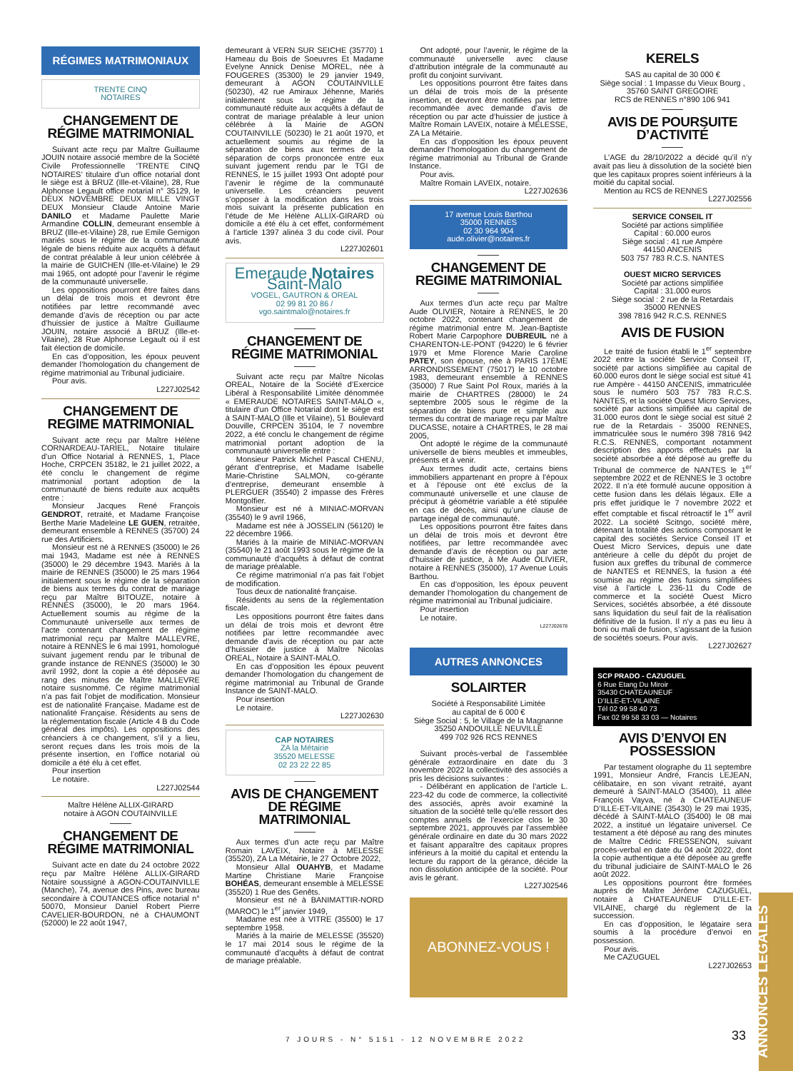RÉGIMES MATRIMONIAUX
TRENTE CINQ
NOTAIRES
CHANGEMENT DE RÉGIME MATRIMONIAL
Suivant acte reçu par Maître Guillaume JOUIN notaire associé membre de la Société Civile Professionnelle ‘TRENTE CINQ NOTAIRES’ titulaire d’un office notarial dont le siège est à BRUZ (Ille-et-Vilaine), 28, Rue Alphonse Legault office notarial n° 35129, le DEUX NOVEMBRE DEUX MILLE VINGT DEUX Monsieur Claude Antoine Marie DANILO et Madame Paulette Marie Armandine COLLIN, demeurant ensemble à BRUZ (Ille-et-Vilaine) 28, rue Emile Gernigon mariés sous le régime de la communauté légale de biens réduite aux acquêts à défaut de contrat préalable à leur union célébrée à la mairie de GUICHEN (Ille-et-Vilaine) le 29 mai 1965, ont adopté pour l’avenir le régime de la communauté universelle.
Les oppositions pourront être faites dans un délai de trois mois et devront être notifiées par lettre recommandé avec demande d’avis de réception ou par acte d’huissier de justice à Maître Guillaume JOUIN, notaire associé à BRUZ (Ille-et-Vilaine), 28 Rue Alphonse Legault où il est fait élection de domicile.
En cas d’opposition, les époux peuvent demander l’homologation du changement de régime matrimonial au Tribunal judiciaire.
Pour avis.
L227J02542
CHANGEMENT DE REGIME MATRIMONIAL
Suivant acte reçu par Maître Hélène CORNARDEAU-TARIEL, Notaire titulaire d’un Office Notarial à RENNES, 1, Place Hoche, CRPCEN 35182, le 21 juillet 2022, a été conclu le changement de régime matrimonial portant adoption de la communauté de biens reduite aux acquêts entre :
Monsieur Jacques René François GENDROT, retraité, et Madame Françoise Berthe Marie Madeleine LE GUEN, retraitée, demeurant ensemble à RENNES (35700) 24 rue des Artificiers.
Monsieur est né à RENNES (35000) le 26 mai 1943, Madame est née à RENNES (35000) le 29 décembre 1943. Mariés à la mairie de RENNES (35000) le 25 mars 1964 initialement sous le régime de la séparation de biens aux termes du contrat de mariage reçu par Maître BITOUZE, notaire à RENNES (35000), le 20 mars 1964. Actuellement soumis au régime de la Communauté universelle aux termes de l’acte contenant changement de régime matrimonial reçu par Maître MALLEVRE, notaire à RENNES le 6 mai 1991, homologué suivant jugement rendu par le tribunal de grande instance de RENNES (35000) le 30 avril 1992, dont la copie a été déposée au rang des minutes de Maître MALLEVRE notaire susnommé. Ce régime matrimonial n’a pas fait l’objet de modification. Monsieur est de nationalité Française. Madame est de nationalité Française. Résidents au sens de la réglementation fiscale (Article 4 B du Code général des impôts). Les oppositions des créanciers à ce changement, s’il y a lieu, seront reçues dans les trois mois de la présente insertion, en l’office notarial où domicile a été élu à cet effet.
Pour insertion
Le notaire.
L227J02544
Maître Hélène ALLIX-GIRARD
notaire à AGON COUTAINVILLE
CHANGEMENT DE RÉGIME MATRIMONIAL
Suivant acte en date du 24 octobre 2022 reçu par Maître Hélène ALLIX-GIRARD Notaire soussigné à AGON-COUTAINVILLE (Manche), 74, avenue des Pins, avec bureau secondaire à COUTANCES office notarial n° 50070, Monsieur Daniel Robert Pierre CAVELIER-BOURDON, né à CHAUMONT (52000) le 22 août 1947,
demeurant à VERN SUR SEICHE (35770) 1 Hameau du Bois de Soeuvres Et Madame Evelyne Annick Denise MOREL, née à FOUGERES (35300) le 29 janvier 1949, demeurant à AGON COUTAINVILLE (50230), 42 rue Amiraux Jéhenne, Mariés initialement sous le régime de la communauté réduite aux acquêts à défaut de contrat de mariage préalable à leur union célébrée à la Mairie de AGON COUTAINVILLE (50230) le 21 août 1970, et actuellement soumis au régime de la séparation de biens aux termes de la séparation de corps prononcée entre eux suivant jugement rendu par le TGI de RENNES, le 15 juillet 1993 Ont adopté pour l’avenir le régime de la communauté universelle. Les créanciers peuvent s’opposer à la modification dans les trois mois suivant la présente publication en l’étude de Me Hélène ALLIX-GIRARD où domicile a été élu à cet effet, conformément à l’article 1397 alinéa 3 du code civil. Pour avis.
L227J02601
Emeraude Notaires Saint-Malo
VOGEL, GAUTRON & OREAL
02 99 81 20 86 / vgo.saintmalo@notaires.fr
CHANGEMENT DE RÉGIME MATRIMONIAL
Suivant acte reçu par Maître Nicolas OREAL, Notaire de la Société d’Exercice Libéral à Responsabilité Limitée dénommée « EMERAUDE NOTAIRES SAINT-MALO «, titulaire d’un Office Notarial dont le siège est à SAINT-MALO (Ille et Vilaine), 51 Boulevard Douville, CRPCEN 35104, le 7 novembre 2022, a été conclu le changement de régime matrimonial portant adoption de la communauté universelle entre :
Monsieur Patrick Michel Pascal CHENU, gérant d’entreprise, et Madame Isabelle Marie-Christine SALMON, co-gérante d’entreprise, demeurant ensemble à PLERGUER (35540) 2 impasse des Frères Montgolfier.
Monsieur est né à MINIAC-MORVAN (35540) le 9 avril 1966,
Madame est née à JOSSELIN (56120) le 22 décembre 1966.
Mariés à la mairie de MINIAC-MORVAN (35540) le 21 août 1993 sous le régime de la communauté d’acquêts à défaut de contrat de mariage préalable.
Ce régime matrimonial n’a pas fait l’objet de modification.
Tous deux de nationalité française.
Résidents au sens de la réglementation fiscale.
Les oppositions pourront être faites dans un délai de trois mois et devront être notifiées par lettre recommandée avec demande d’avis de réception ou par acte d’huissier de justice à Maître Nicolas OREAL, Notaire à SAINT-MALO.
En cas d’opposition les époux peuvent demander l’homologation du changement de régime matrimonial au Tribunal de Grande Instance de SAINT-MALO.
Pour insertion
Le notaire.
L227J02630
CAP NOTAIRES
ZA la Métairie
35520 MELESSE
02 23 22 22 85
AVIS DE CHANGEMENT DE RÉGIME MATRIMONIAL
Aux termes d’un acte reçu par Maître Romain LAVEIX, Notaire à MELESSE (35520), ZA La Métairie, le 27 Octobre 2022,
Monsieur Allal OUAHYB, et Madame Martine Christiane Marie Françoise BOHÉAS, demeurant ensemble à MELESSE (35520) 1 Rue des Genêts.
Monsieur est né à BANIMATTIR-NORD (MAROC) le 1<sup>er</sup> janvier 1949,
Madame est née à VITRE (35500) le 17 septembre 1958.
Mariés à la mairie de MELESSE (35520) le 17 mai 2014 sous le régime de la communauté d’acquêts à défaut de contrat de mariage préalable.
Ont adopté, pour l’avenir, le régime de la communauté universelle avec clause d’attribution intégrale de la communauté au profit du conjoint survivant.
Les oppositions pourront être faites dans un délai de trois mois de la présente insertion, et devront être notifiées par lettre recommandée avec demande d’avis de réception ou par acte d’huissier de justice à Maître Romain LAVEIX, notaire à MELESSE, ZA La Métairie.
En cas d’opposition les époux peuvent demander l’homologation du changement de régime matrimonial au Tribunal de Grande Instance.
Pour avis.
Maître Romain LAVEIX, notaire.
L227J02636
17 avenue Louis Barthou
35000 RENNES
02 30 964 904
aude.olivier@notaires.fr
CHANGEMENT DE REGIME MATRIMONIAL
Aux termes d’un acte reçu par Maître Aude OLIVIER, Notaire à RENNES, le 20 octobre 2022, contenant changement de régime matrimonial entre M. Jean-Baptiste Robert Marie Carpophore DUBREUIL né à CHARENTON-LE-PONT (94220) le 6 février 1979 et Mme Florence Marie Caroline PATEY, son épouse, née à PARIS 17ÈME ARRONDISSEMENT (75017) le 10 octobre 1983, demeurant ensemble à RENNES (35000) 7 Rue Saint Pol Roux, mariés à la mairie de CHARTRES (28000) le 24 septembre 2005 sous le régime de la séparation de biens pure et simple aux termes du contrat de mariage reçu par Maître DUCASSE, notaire à CHARTRES, le 28 mai 2005,
Ont adopté le régime de la communauté universelle de biens meubles et immeubles, présents et à venir.
Aux termes dudit acte, certains biens immobiliers appartenant en propre à l’époux et à l’épouse ont été exclus de la communauté universelle et une clause de préciput à géométrie variable a été stipulée en cas de décès, ainsi qu’une clause de partage inégal de communauté.
Les oppositions pourront être faites dans un délai de trois mois et devront être notifiées, par lettre recommandée avec demande d’avis de réception ou par acte d’huissier de justice, à Me Aude OLIVIER, notaire à RENNES (35000), 17 Avenue Louis Barthou.
En cas d’opposition, les époux peuvent demander l’homologation du changement de régime matrimonial au Tribunal judiciaire.
Pour insertion
Le notaire.
L227J02678
AUTRES ANNONCES
SOLAIRTER
Société à Responsabilité Limitée
au capital de 6 000 €
Siège Social : 5, le Village de la Magnanne
35250 ANDOUILLE NEUVILLE
499 702 926 RCS RENNES
Suivant procès-verbal de l’assemblée générale extraordinaire en date du 3 novembre 2022 la collectivité des associés a pris les décisions suivantes :
- Délibérant en application de l’article L. 223-42 du code de commerce, la collectivité des associés, après avoir examiné la situation de la société telle qu’elle ressort des comptes annuels de l’exercice clos le 30 septembre 2021, approuvés par l’assemblée générale ordinaire en date du 30 mars 2022 et faisant apparaître des capitaux propres inférieurs à la moitié du capital et entendu la lecture du rapport de la gérance, décide la non dissolution anticipée de la société. Pour avis le gérant.
L227J02546
ABONNEZ-VOUS !
KERELS
SAS au capital de 30 000 €
Siège social : 1 Impasse du Vieux Bourg ,
35760 SAINT GREGOIRE
RCS de RENNES n°890 106 941
AVIS DE POURSUITE D’ACTIVITÉ
L’AGE du 28/10/2022 a décidé qu’il n’y avait pas lieu à dissolution de la société bien que les capitaux propres soient inférieurs à la moitié du capital social.
Mention au RCS de RENNES
L227J02556
SERVICE CONSEIL IT
Société par actions simplifiée
Capital : 60.000 euros
Siège social : 41 rue Ampère
44150 ANCENIS
503 757 783 R.C.S. NANTES
OUEST MICRO SERVICES
Société par actions simplifiée
Capital : 31.000 euros
Siège social : 2 rue de la Retardais
35000 RENNES
398 7816 942 R.C.S. RENNES
AVIS DE FUSION
Le traité de fusion établi le 1<sup>er</sup> septembre 2022 entre la société Service Conseil IT, société par actions simplifiée au capital de 60.000 euros dont le siège social est situé 41 rue Ampère - 44150 ANCENIS, immatriculée sous le numéro 503 757 783 R.C.S. NANTES, et la société Ouest Micro Services, société par actions simplifiée au capital de 31.000 euros dont le siège social est situé 2 rue de la Retardais - 35000 RENNES, immatriculée sous le numéro 398 7816 942 R.C.S. RENNES, comportant notamment description des apports effectués par la société absorbée a été déposé au greffe du Tribunal de commerce de NANTES le 1<sup>er</sup> septembre 2022 et de RENNES le 3 octobre 2022. Il n’a été formulé aucune opposition à cette fusion dans les délais légaux. Elle a pris effet juridique le 7 novembre 2022 et effet comptable et fiscal rétroactif le 1<sup>er</sup> avril 2022. La société Scitngo, société mère, détenant la totalité des actions composant le capital des sociétés Service Conseil IT et Ouest Micro Services, depuis une date antérieure à celle du dépôt du projet de fusion aux greffes du tribunal de commerce de NANTES et RENNES, la fusion a été soumise au régime des fusions simplifiées visé à l’article L 236-11 du Code de commerce et la société Ouest Micro Services, sociétés absorbée, a été dissoute sans liquidation du seul fait de la réalisation définitive de la fusion. Il n’y a pas eu lieu à boni ou mali de fusion, s’agissant de la fusion de sociétés soeurs. Pour avis.
L227J02627
SCP PRADO - CAZUGUEL
6 Rue Etang Du Miroir
35430 CHATEAUNEUF
D’ILLE-ET-VILAINE
Tél 02 99 58 40 73
Fax 02 99 58 33 03 — Notaires
AVIS D’ENVOI EN POSSESSION
Par testament olographe du 11 septembre 1991, Monsieur André, Francis LEJEAN, célibataire, en son vivant retraité, ayant demeuré à SAINT-MALO (35400), 11 allée François Vayva, né à CHATEAUNEUF D’ILLE-ET-VILAINE (35430) le 29 mai 1935, décédé à SAINT-MALO (35400) le 08 mai 2022, a institué un légataire universel. Ce testament a été déposé au rang des minutes de Maître Cédric FRESSENON, suivant procès-verbal en date du 04 août 2022, dont la copie authentique a été déposée au greffe du tribunal judiciaire de SAINT-MALO le 26 août 2022.
Les oppositions pourront être formées auprès de Maître Jérôme CAZUGUEL, notaire à CHATEAUNEUF D’ILLE-ET-VILAINE, chargé du règlement de la succession.
En cas d’opposition, le légataire sera soumis à la procédure d’envoi en possession.
Pour avis.
Me CAZUGUEL
L227J02653
7 JOURS - N° 5151 - 12 NOVEMBRE 2022
33
ANNONCES LÉGALES